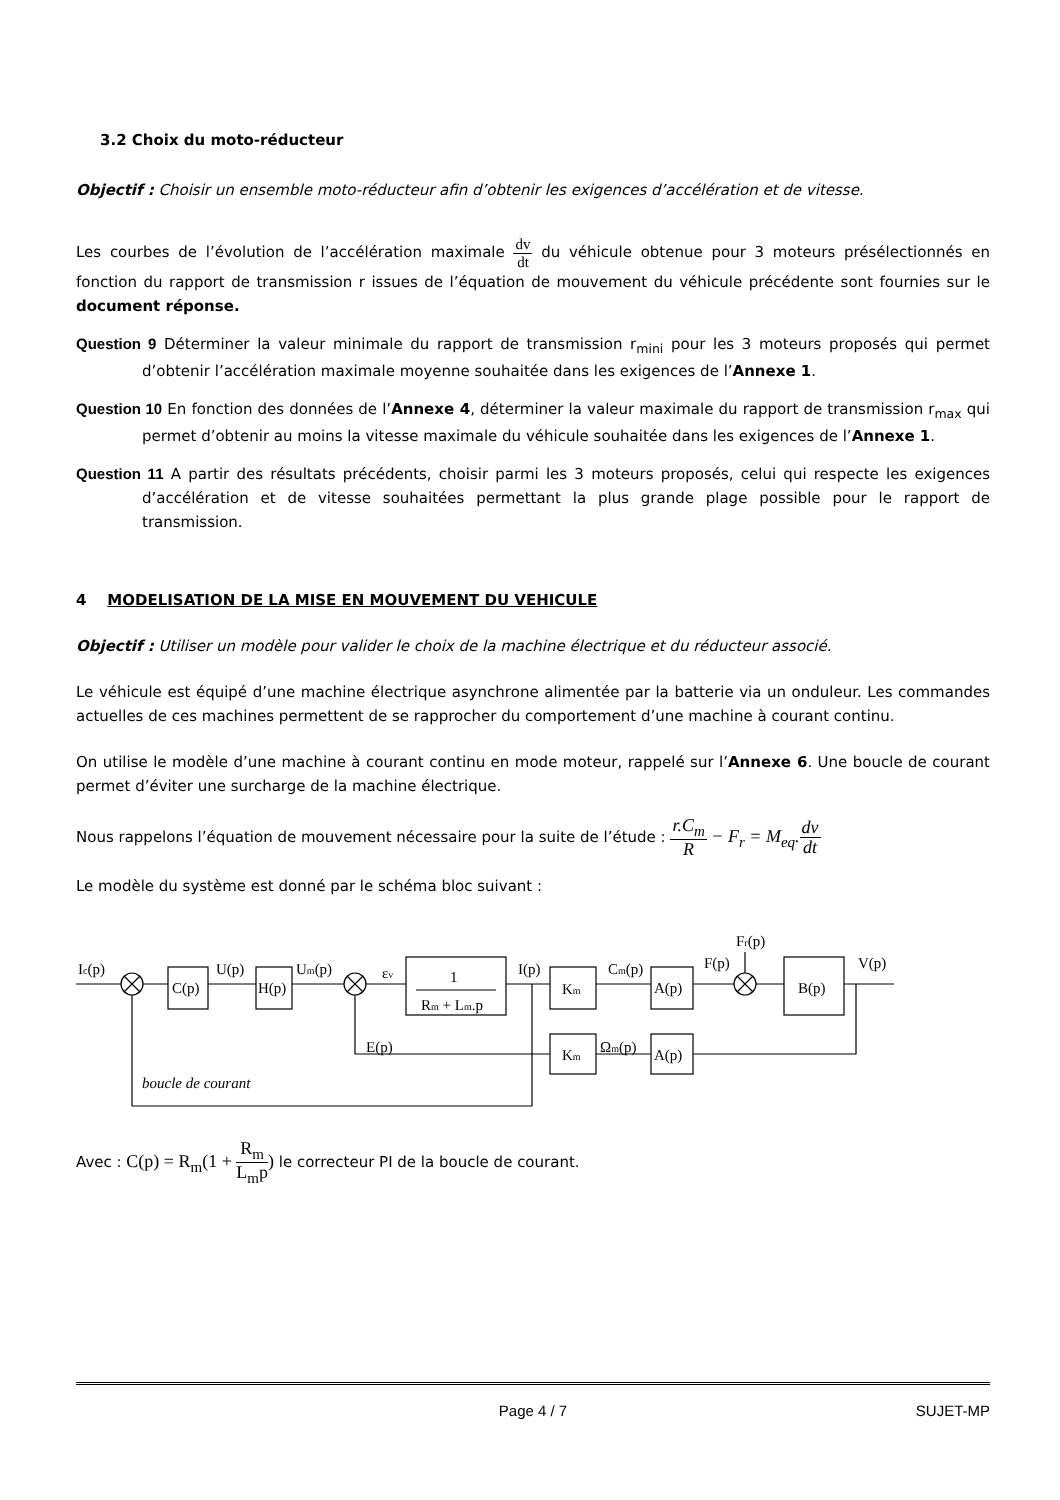3.2 Choix du moto-réducteur
Objectif : Choisir un ensemble moto-réducteur afin d’obtenir les exigences d’accélération et de vitesse.
Les courbes de l’évolution de l’accélération maximale dv dt du véhicule obtenue pour 3 moteurs présélectionnés en fonction du rapport de transmission r issues de l’équation de mouvement du véhicule précédente sont fournies sur le document réponse.
Question 9 Déterminer la valeur minimale du rapport de transmission r<sub>mini</sub> pour les 3 moteurs proposés qui permet d’obtenir l’accélération maximale moyenne souhaitée dans les exigences de l’Annexe 1.
Question 10 En fonction des données de l’Annexe 4, déterminer la valeur maximale du rapport de transmission r<sub>max</sub> qui permet d’obtenir au moins la vitesse maximale du véhicule souhaitée dans les exigences de l’Annexe 1.
Question 11 A partir des résultats précédents, choisir parmi les 3 moteurs proposés, celui qui respecte les exigences d’accélération et de vitesse souhaitées permettant la plus grande plage possible pour le rapport de transmission.
4 MODELISATION DE LA MISE EN MOUVEMENT DU VEHICULE
Objectif : Utiliser un modèle pour valider le choix de la machine électrique et du réducteur associé.
Le véhicule est équipé d’une machine électrique asynchrone alimentée par la batterie via un onduleur. Les commandes actuelles de ces machines permettent de se rapprocher du comportement d’une machine à courant continu.
On utilise le modèle d’une machine à courant continu en mode moteur, rappelé sur l’Annexe 6. Une boucle de courant permet d’éviter une surcharge de la machine électrique.
Nous rappelons l’équation de mouvement nécessaire pour la suite de l’étude : r.C<sub>m</sub> R − F<sub>r</sub> = M<sub>eq</sub>.dv dt
Le modèle du système est donné par le schéma bloc suivant :
Ic(p)
C(p)
U(p)
H(p)
Um(p)
εv
1
Rm + Lm.p
I(p)
Km
Cm(p)
A(p)
F(p)
Fr(p)
B(p)
V(p)
E(p)
Km
Ωm(p)
A(p)
boucle de courant
Avec : C(p) = R<sub>m</sub>(1 + R<sub>m</sub> L<sub>m</sub>p) le correcteur PI de la boucle de courant.
Page 4 / 7 SUJET-MP